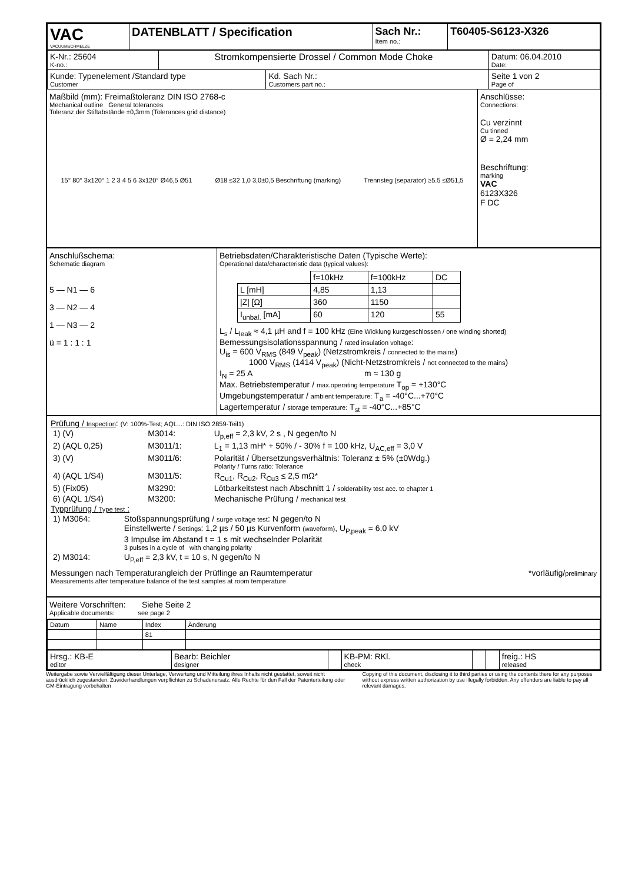| VAC VACUUMSCHMELZE | DATENBLATT / Specification | Sach Nr.: Item no.: | T60405-S6123-X326 |
| K-Nr.: 25604 K-no.: | Stromkompensierte Drossel / Common Mode Choke | | Datum: 06.04.2010 Date: |
| Kunde: Typenelement /Standard type Customer | | Kd. Sach Nr.: Customers part no.: | Seite 1 von 2 Page of |
Maßbild (mm): Freimaßtoleranz DIN ISO 2768-c
Mechanical outline General tolerances
Toleranz der Stiftabstände ±0,3mm (Tolerances grid distance)
15° 80° 3x120° 1 2 3 4 5 6 3x120° Ø46,5 Ø51 Ø18 ≤32 1,0 3,0±0,5 Beschriftung (marking) Trennsteg (separator) ≥5.5 ≤Ø51,5
Anschlüsse:
Connections:
Cu verzinnt
Cu tinned
Ø = 2,24 mm
Beschriftung:
marking
VAC
6123X326
F DC
Anschlußschema:
Schematic diagram
5 — N1 — 6
3 — N2 — 4
1 — N3 — 2
ü = 1 : 1 : 1
Betriebsdaten/Charakteristische Daten (Typische Werte):
Operational data/characteristic data (typical values):
| | f=10kHz | f=100kHz | DC |
| L [mH] | 4,85 | 1,13 | |
| /Z/ [Ω] | 360 | 1150 | |
| I<sub>unbal.</sub> [mA] | 60 | 120 | 55 |
L<sub>s</sub> / L<sub>leak</sub> ≈ 4,1 µH and f = 100 kHz (Eine Wicklung kurzgeschlossen / one winding shorted)
Bemessungsisolationsspannung / rated insulation voltage:
U<sub>is</sub> = 600 V<sub>RMS</sub> (849 V<sub>peak</sub>) (Netzstromkreis / connected to the mains)
1000 V<sub>RMS</sub> (1414 V<sub>peak</sub>) (Nicht-Netzstromkreis / not connected to the mains)
I<sub>N</sub> = 25 A m ≈ 130 g
Max. Betriebstemperatur / max.operating temperature T<sub>op</sub> = +130°C
Umgebungstemperatur / ambient temperature: T<sub>a</sub> = -40°C...+70°C
Lagertemperatur / storage temperature: T<sub>st</sub> = -40°C...+85°C
Prüfung / Inspection: (V: 100%-Test; AQL...: DIN ISO 2859-Teil1)
| 1) (V) | M3014: | U<sub>p,eff</sub> = 2,3 kV, 2 s , N gegen/to N |
| 2) (AQL 0,25) | M3011/1: | L<sub>1</sub> = 1,13 mH* + 50% / - 30% f = 100 kHz, U<sub>AC,eff</sub> = 3,0 V |
| 3) (V) | M3011/6: | Polarität / Übersetzungsverhältnis: Toleranz ± 5% (±0Wdg.) Polarity / Turns ratio: Tolerance |
| 4) (AQL 1/S4) | M3011/5: | R<sub>Cu1</sub>, R<sub>Cu2</sub>, R<sub>Cu3</sub> ≤ 2,5 mΩ* |
| 5) (Fix05) | M3290: | Lötbarkeitstest nach Abschnitt 1 / solderability test acc. to chapter 1 |
| 6) (AQL 1/S4) | M3200: | Mechanische Prüfung / mechanical test |
Typprüfung / Type test :
| 1) M3064: | Stoßspannungsprüfung / surge voltage test : N gegen/to N Einstellwerte / Settings : 1,2 µs / 50 µs Kurvenform (waveform) , U<sub>P,peak</sub> = 6,0 kV 3 Impulse im Abstand t = 1 s mit wechselnder Polarität 3 pulses in a cycle of with changing polarity |
| 2) M3014: | U<sub>P,eff</sub> = 2,3 kV, t = 10 s, N gegen/to N |
Messungen nach Temperaturangleich der Prüflinge an Raumtemperatur *vorläufig/preliminary
Measurements after temperature balance of the test samples at room temperature
Weitere Vorschriften: Siehe Seite 2
Applicable documents: see page 2
| Datum | Name | Index | Änderung |
| --- | --- | --- | --- |
| | | 81 | |
| Hrsg.: KB-E editor | Bearb: Beichler designer | | KB-PM: RKl. check | | | freig.: HS released |
Weitergabe sowie Vervielfältigung dieser Unterlage, Verwertung und Mitteilung ihres Inhalts nicht gestattet, soweit nicht ausdrücklich zugestanden. Zuwiderhandlungen verpflichten zu Schadenersatz. Alle Rechte für den Fall der Patenterteilung oder GM-Eintragung vorbehalten
Copying of this document, disclosing it to third parties or using the contents there for any purposes without express written authorization by use illegally forbidden. Any offenders are liable to pay all relevant damages.